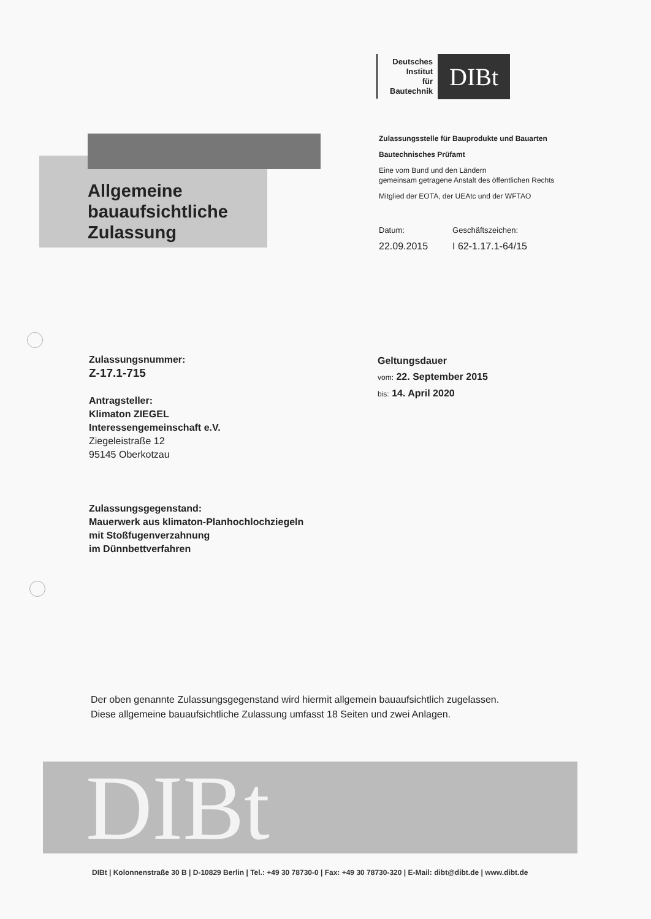Deutsches
Institut
für
Bautechnik
DIBt
Allgemeine
bauaufsichtliche
Zulassung
Zulassungsstelle für Bauprodukte und Bauarten
Bautechnisches Prüfamt
Eine vom Bund und den Ländern
gemeinsam getragene Anstalt des öffentlichen Rechts
Mitglied der EOTA, der UEAtc und der WFTAO
Datum:
22.09.2015
Geschäftszeichen:
I 62-1.17.1-64/15
Zulassungsnummer:
Z-17.1-715
Antragsteller:
Klimaton ZIEGEL
Interessengemeinschaft e.V.
Ziegeleistraße 12
95145 Oberkotzau
Zulassungsgegenstand:
Mauerwerk aus klimaton-Planhochlochziegeln
mit Stoßfugenverzahnung
im Dünnbettverfahren
Geltungsdauer
vom: 22. September 2015
bis: 14. April 2020
Der oben genannte Zulassungsgegenstand wird hiermit allgemein bauaufsichtlich zugelassen.
Diese allgemeine bauaufsichtliche Zulassung umfasst 18 Seiten und zwei Anlagen.
DIBt
DIBt | Kolonnenstraße 30 B | D-10829 Berlin | Tel.: +49 30 78730-0 | Fax: +49 30 78730-320 | E-Mail: dibt@dibt.de | www.dibt.de